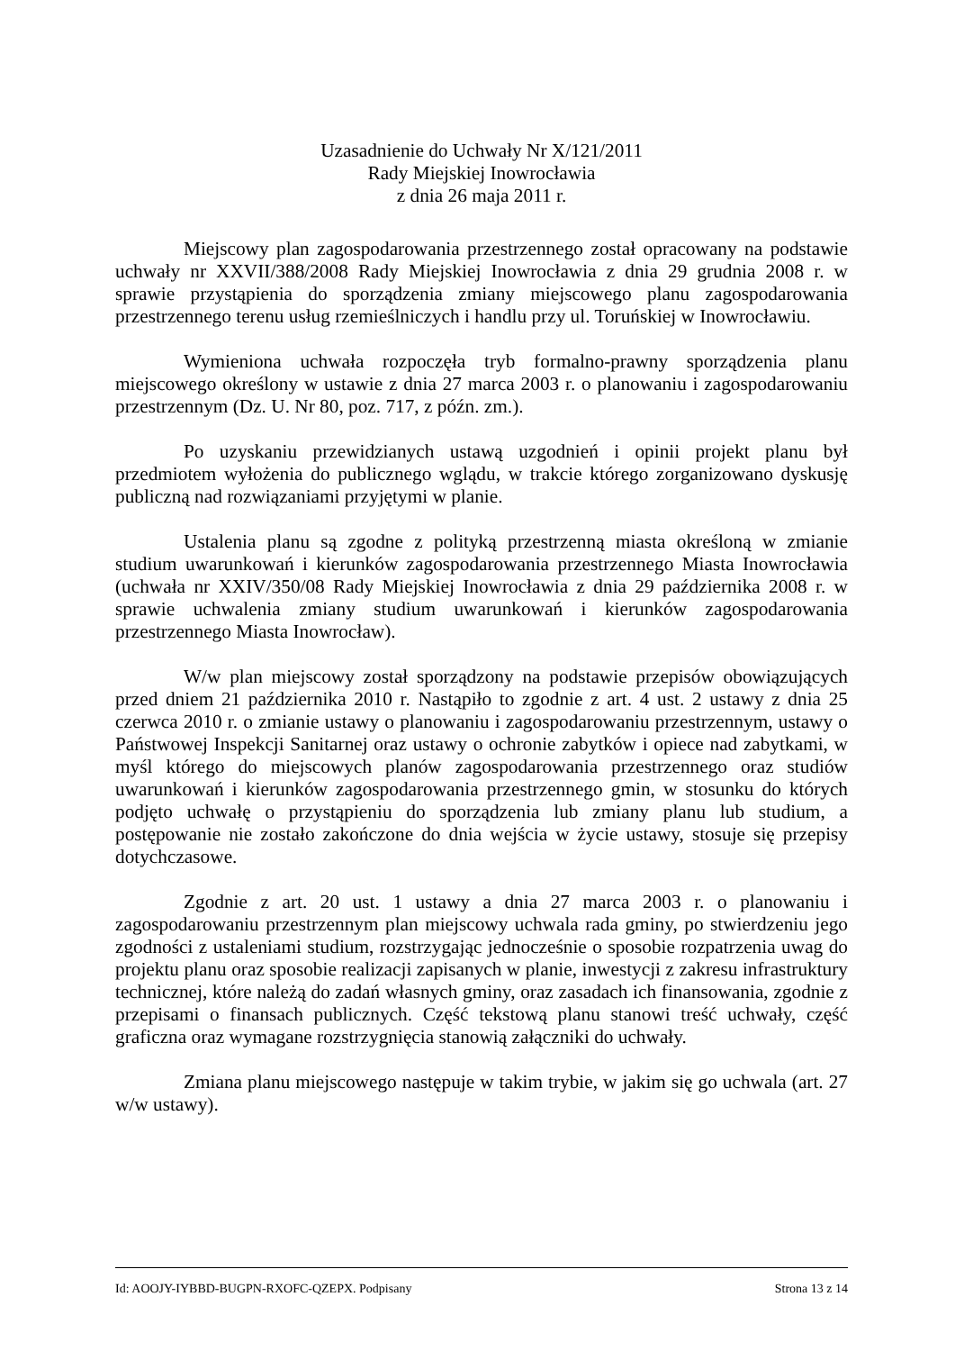Uzasadnienie do Uchwały Nr X/121/2011
Rady Miejskiej Inowrocławia
z dnia 26 maja 2011 r.
Miejscowy plan zagospodarowania przestrzennego został opracowany na podstawie uchwały nr XXVII/388/2008 Rady Miejskiej Inowrocławia z dnia 29 grudnia 2008 r. w sprawie przystąpienia do sporządzenia zmiany miejscowego planu zagospodarowania przestrzennego terenu usług rzemieślniczych i handlu przy ul. Toruńskiej w Inowrocławiu.
Wymieniona uchwała rozpoczęła tryb formalno-prawny sporządzenia planu miejscowego określony w ustawie z dnia 27 marca 2003 r. o planowaniu i zagospodarowaniu przestrzennym (Dz. U. Nr 80, poz. 717, z późn. zm.).
Po uzyskaniu przewidzianych ustawą uzgodnień i opinii projekt planu był przedmiotem wyłożenia do publicznego wglądu, w trakcie którego zorganizowano dyskusję publiczną nad rozwiązaniami przyjętymi w planie.
Ustalenia planu są zgodne z polityką przestrzenną miasta określoną w zmianie studium uwarunkowań i kierunków zagospodarowania przestrzennego Miasta Inowrocławia (uchwała nr XXIV/350/08 Rady Miejskiej Inowrocławia z dnia 29 października 2008 r. w sprawie uchwalenia zmiany studium uwarunkowań i kierunków zagospodarowania przestrzennego Miasta Inowrocław).
W/w plan miejscowy został sporządzony na podstawie przepisów obowiązujących przed dniem 21 października 2010 r. Nastąpiło to zgodnie z art. 4 ust. 2 ustawy z dnia 25 czerwca 2010 r. o zmianie ustawy o planowaniu i zagospodarowaniu przestrzennym, ustawy o Państwowej Inspekcji Sanitarnej oraz ustawy o ochronie zabytków i opiece nad zabytkami, w myśl którego do miejscowych planów zagospodarowania przestrzennego oraz studiów uwarunkowań i kierunków zagospodarowania przestrzennego gmin, w stosunku do których podjęto uchwałę o przystąpieniu do sporządzenia lub zmiany planu lub studium, a postępowanie nie zostało zakończone do dnia wejścia w życie ustawy, stosuje się przepisy dotychczasowe.
Zgodnie z art. 20 ust. 1 ustawy a dnia 27 marca 2003 r. o planowaniu i zagospodarowaniu przestrzennym plan miejscowy uchwala rada gminy, po stwierdzeniu jego zgodności z ustaleniami studium, rozstrzygając jednocześnie o sposobie rozpatrzenia uwag do projektu planu oraz sposobie realizacji zapisanych w planie, inwestycji z zakresu infrastruktury technicznej, które należą do zadań własnych gminy, oraz zasadach ich finansowania, zgodnie z przepisami o finansach publicznych. Część tekstową planu stanowi treść uchwały, część graficzna oraz wymagane rozstrzygnięcia stanowią załączniki do uchwały.
Zmiana planu miejscowego następuje w takim trybie, w jakim się go uchwala (art. 27 w/w ustawy).
Id: AOOJY-IYBBD-BUGPN-RXOFC-QZEPX. Podpisany Strona 13 z 14